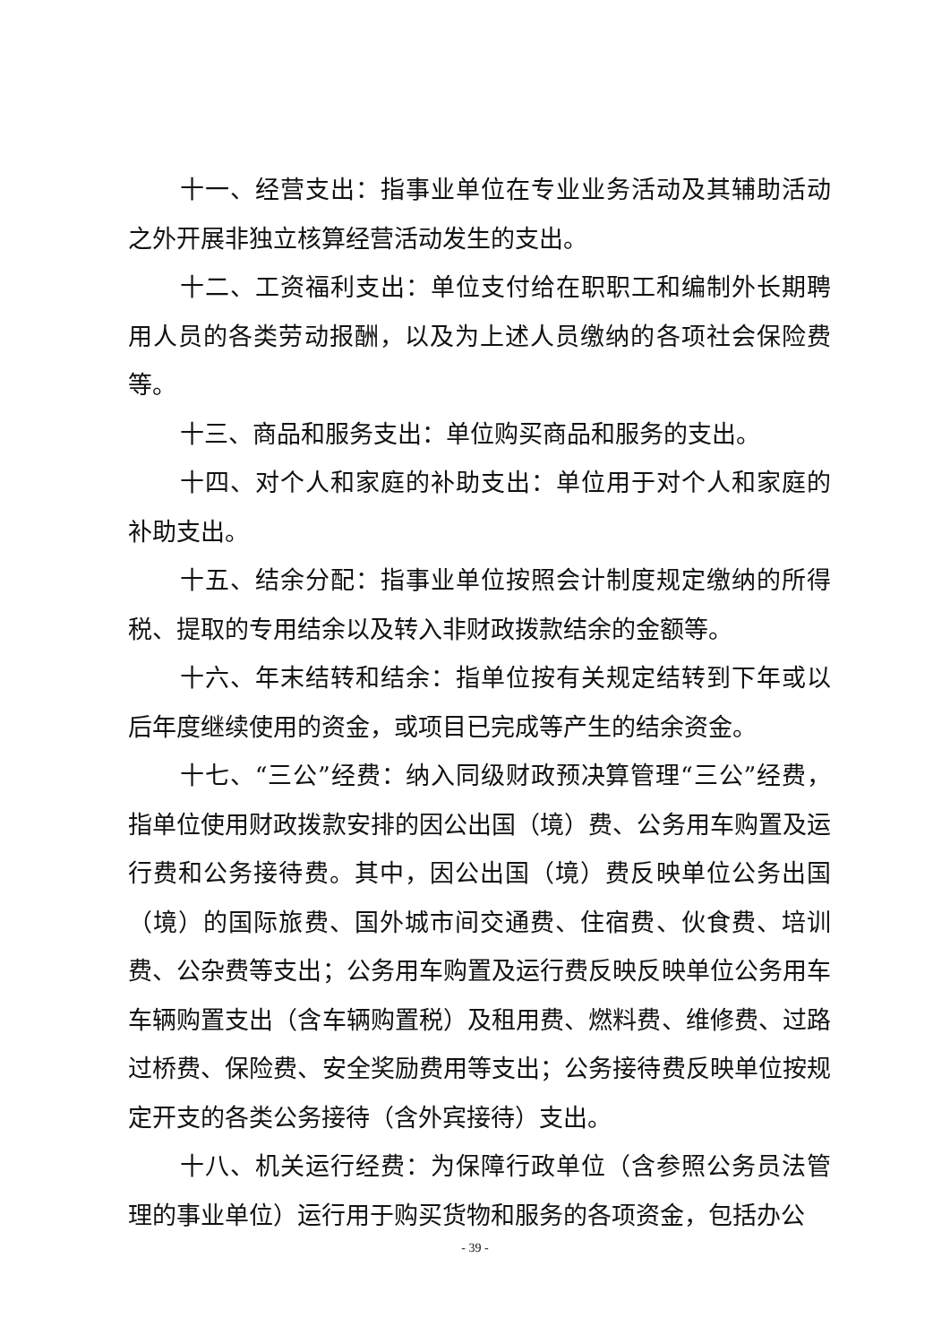十一、经营支出：指事业单位在专业业务活动及其辅助活动之外开展非独立核算经营活动发生的支出。
十二、工资福利支出：单位支付给在职职工和编制外长期聘用人员的各类劳动报酬，以及为上述人员缴纳的各项社会保险费等。
十三、商品和服务支出：单位购买商品和服务的支出。
十四、对个人和家庭的补助支出：单位用于对个人和家庭的补助支出。
十五、结余分配：指事业单位按照会计制度规定缴纳的所得税、提取的专用结余以及转入非财政拨款结余的金额等。
十六、年末结转和结余：指单位按有关规定结转到下年或以后年度继续使用的资金，或项目已完成等产生的结余资金。
十七、“三公”经费：纳入同级财政预决算管理“三公”经费，指单位使用财政拨款安排的因公出国（境）费、公务用车购置及运行费和公务接待费。其中，因公出国（境）费反映单位公务出国（境）的国际旅费、国外城市间交通费、住宿费、伙食费、培训费、公杂费等支出；公务用车购置及运行费反映反映单位公务用车车辆购置支出（含车辆购置税）及租用费、燃料费、维修费、过路过桥费、保险费、安全奖励费用等支出；公务接待费反映单位按规定开支的各类公务接待（含外宾接待）支出。
十八、机关运行经费：为保障行政单位（含参照公务员法管理的事业单位）运行用于购买货物和服务的各项资金，包括办公
- 39 -